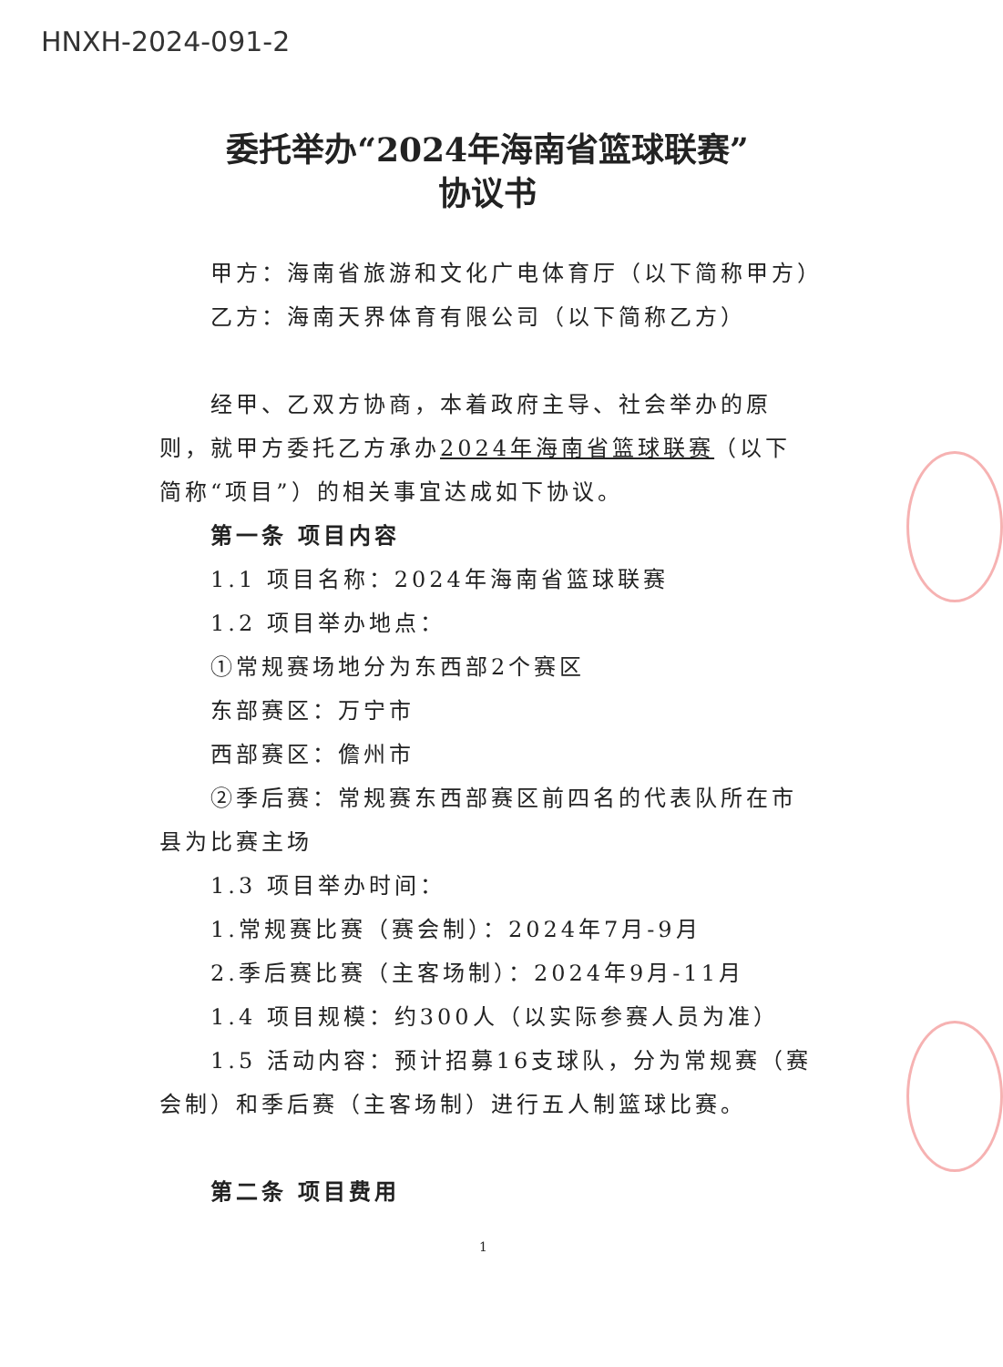HNXH-2024-091-2
委托举办“2024年海南省篮球联赛”
协议书
甲方：海南省旅游和文化广电体育厅（以下简称甲方）
乙方：海南天界体育有限公司（以下简称乙方）
经甲、乙双方协商，本着政府主导、社会举办的原则，就甲方委托乙方承办2024年海南省篮球联赛（以下简称“项目”）的相关事宜达成如下协议。
第一条 项目内容
1.1 项目名称：2024年海南省篮球联赛
1.2 项目举办地点：
①常规赛场地分为东西部2个赛区
东部赛区：万宁市
西部赛区：儋州市
②季后赛：常规赛东西部赛区前四名的代表队所在市县为比赛主场
1.3 项目举办时间：
1.常规赛比赛（赛会制）：2024年7月-9月
2.季后赛比赛（主客场制）：2024年9月-11月
1.4 项目规模：约300人（以实际参赛人员为准）
1.5 活动内容：预计招募16支球队，分为常规赛（赛会制）和季后赛（主客场制）进行五人制篮球比赛。
第二条 项目费用
1